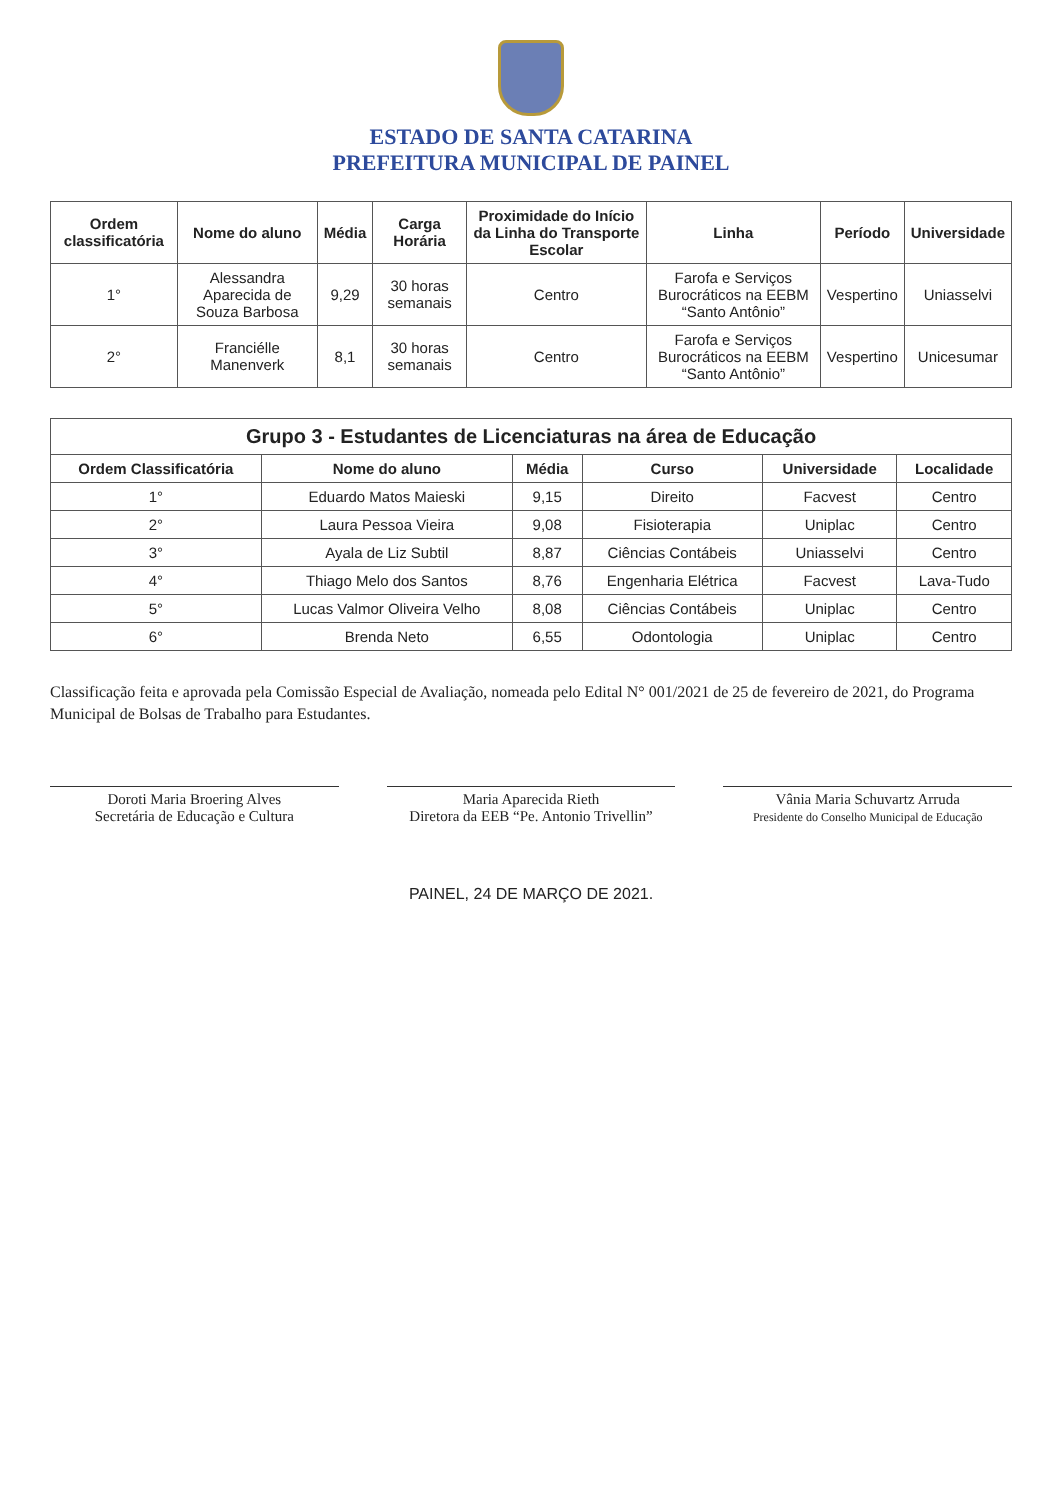ESTADO DE SANTA CATARINA
PREFEITURA MUNICIPAL DE PAINEL
| Ordem classificatória | Nome do aluno | Média | Carga Horária | Proximidade do Início da Linha do Transporte Escolar | Linha | Período | Universidade |
| --- | --- | --- | --- | --- | --- | --- | --- |
| 1° | Alessandra Aparecida de Souza Barbosa | 9,29 | 30 horas semanais | Centro | Farofa e Serviços Burocráticos na EEBM “Santo Antônio” | Vespertino | Uniasselvi |
| 2° | Franciélle Manenverk | 8,1 | 30 horas semanais | Centro | Farofa e Serviços Burocráticos na EEBM “Santo Antônio” | Vespertino | Unicesumar |
Grupo 3 - Estudantes de Licenciaturas na área de Educação
| Ordem Classificatória | Nome do aluno | Média | Curso | Universidade | Localidade |
| --- | --- | --- | --- | --- | --- |
| 1° | Eduardo Matos Maieski | 9,15 | Direito | Facvest | Centro |
| 2° | Laura Pessoa Vieira | 9,08 | Fisioterapia | Uniplac | Centro |
| 3° | Ayala de Liz Subtil | 8,87 | Ciências Contábeis | Uniasselvi | Centro |
| 4° | Thiago Melo dos Santos | 8,76 | Engenharia Elétrica | Facvest | Lava-Tudo |
| 5° | Lucas Valmor Oliveira Velho | 8,08 | Ciências Contábeis | Uniplac | Centro |
| 6° | Brenda Neto | 6,55 | Odontologia | Uniplac | Centro |
Classificação feita e aprovada pela Comissão Especial de Avaliação, nomeada pelo Edital N° 001/2021 de 25 de fevereiro de 2021, do Programa Municipal de Bolsas de Trabalho para Estudantes.
Doroti Maria Broering Alves
Secretária de Educação e Cultura
Maria Aparecida Rieth
Diretora da EEB “Pe. Antonio Trivellin”
Vânia Maria Schuvartz Arruda
Presidente do Conselho Municipal de Educação
PAINEL, 24 DE MARÇO DE 2021.